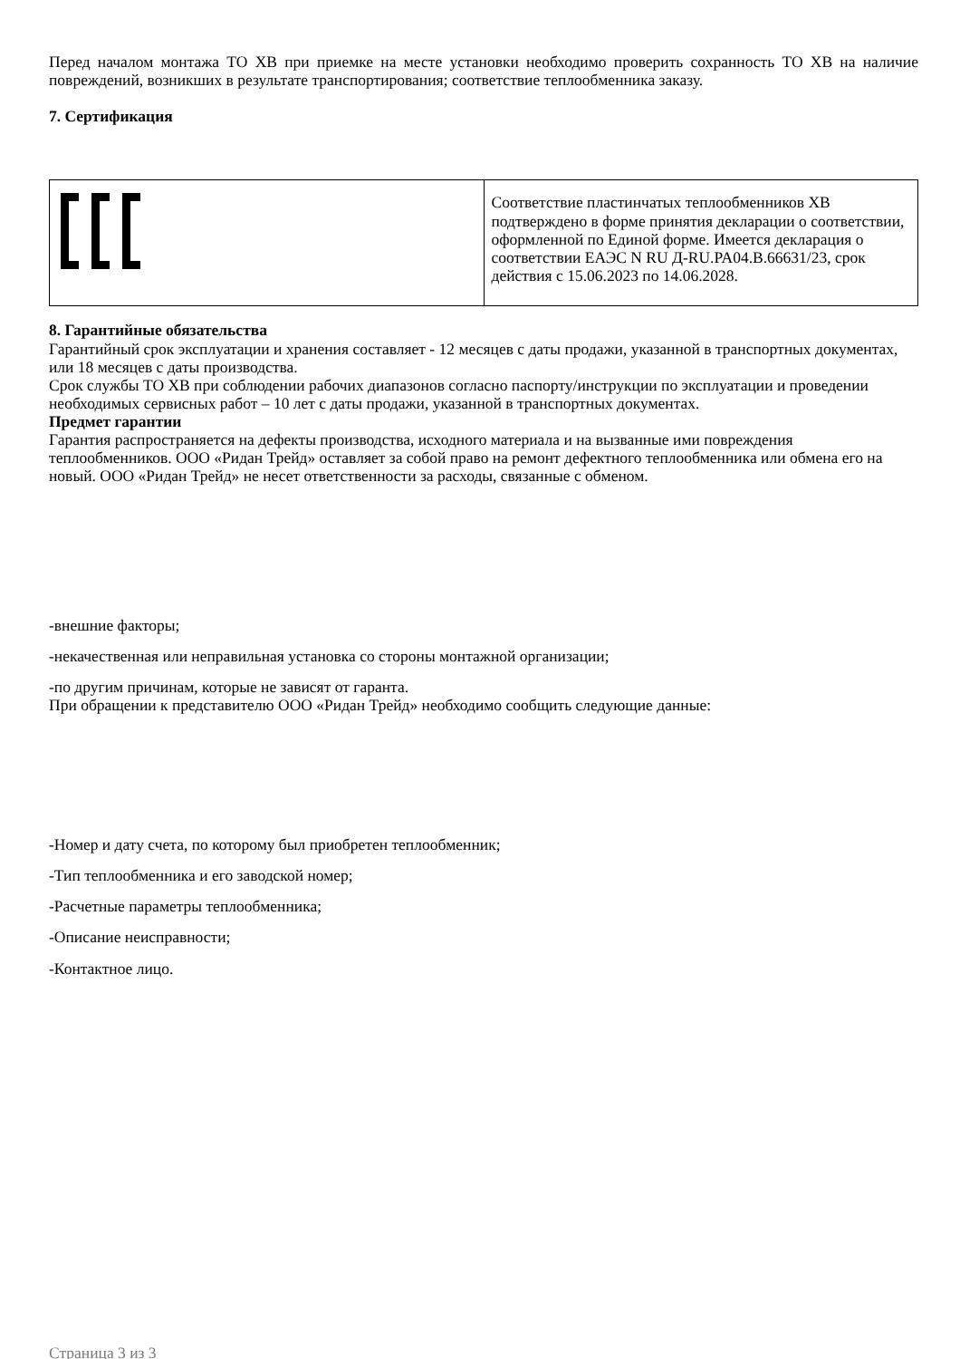Перед началом монтажа ТО ХВ при приемке на месте установки необходимо проверить сохранность ТО ХВ на наличие повреждений, возникших в результате транспортирования; соответствие теплообменника заказу.
7. Сертификация
| | Соответствие пластинчатых теплообменников ХВ подтверждено в форме принятия декларации о соответствии, оформленной по Единой форме. Имеется декларация о соответствии ЕАЭС N RU Д-RU.PA04.B.66631/23, срок действия с 15.06.2023 по 14.06.2028. |
8. Гарантийные обязательства
Гарантийный срок эксплуатации и хранения составляет - 12 месяцев с даты продажи, указанной в транспортных документах, или 18 месяцев с даты производства.
Срок службы ТО ХВ при соблюдении рабочих диапазонов согласно паспорту/инструкции по эксплуатации и проведении необходимых сервисных работ – 10 лет с даты продажи, указанной в транспортных документах.
Предмет гарантии
Гарантия распространяется на дефекты производства, исходного материала и на вызванные ими повреждения теплообменников. ООО «Ридан Трейд» оставляет за собой право на ремонт дефектного теплообменника или обмена его на новый. ООО «Ридан Трейд» не несет ответственности за расходы, связанные с обменом.
-внешние факторы;
-некачественная или неправильная установка со стороны монтажной организации;
-по другим причинам, которые не зависят от гаранта.
При обращении к представителю ООО «Ридан Трейд» необходимо сообщить следующие данные:
-Номер и дату счета, по которому был приобретен теплообменник;
-Тип теплообменника и его заводской номер;
-Расчетные параметры теплообменника;
-Описание неисправности;
-Контактное лицо.
Страница 3 из 3